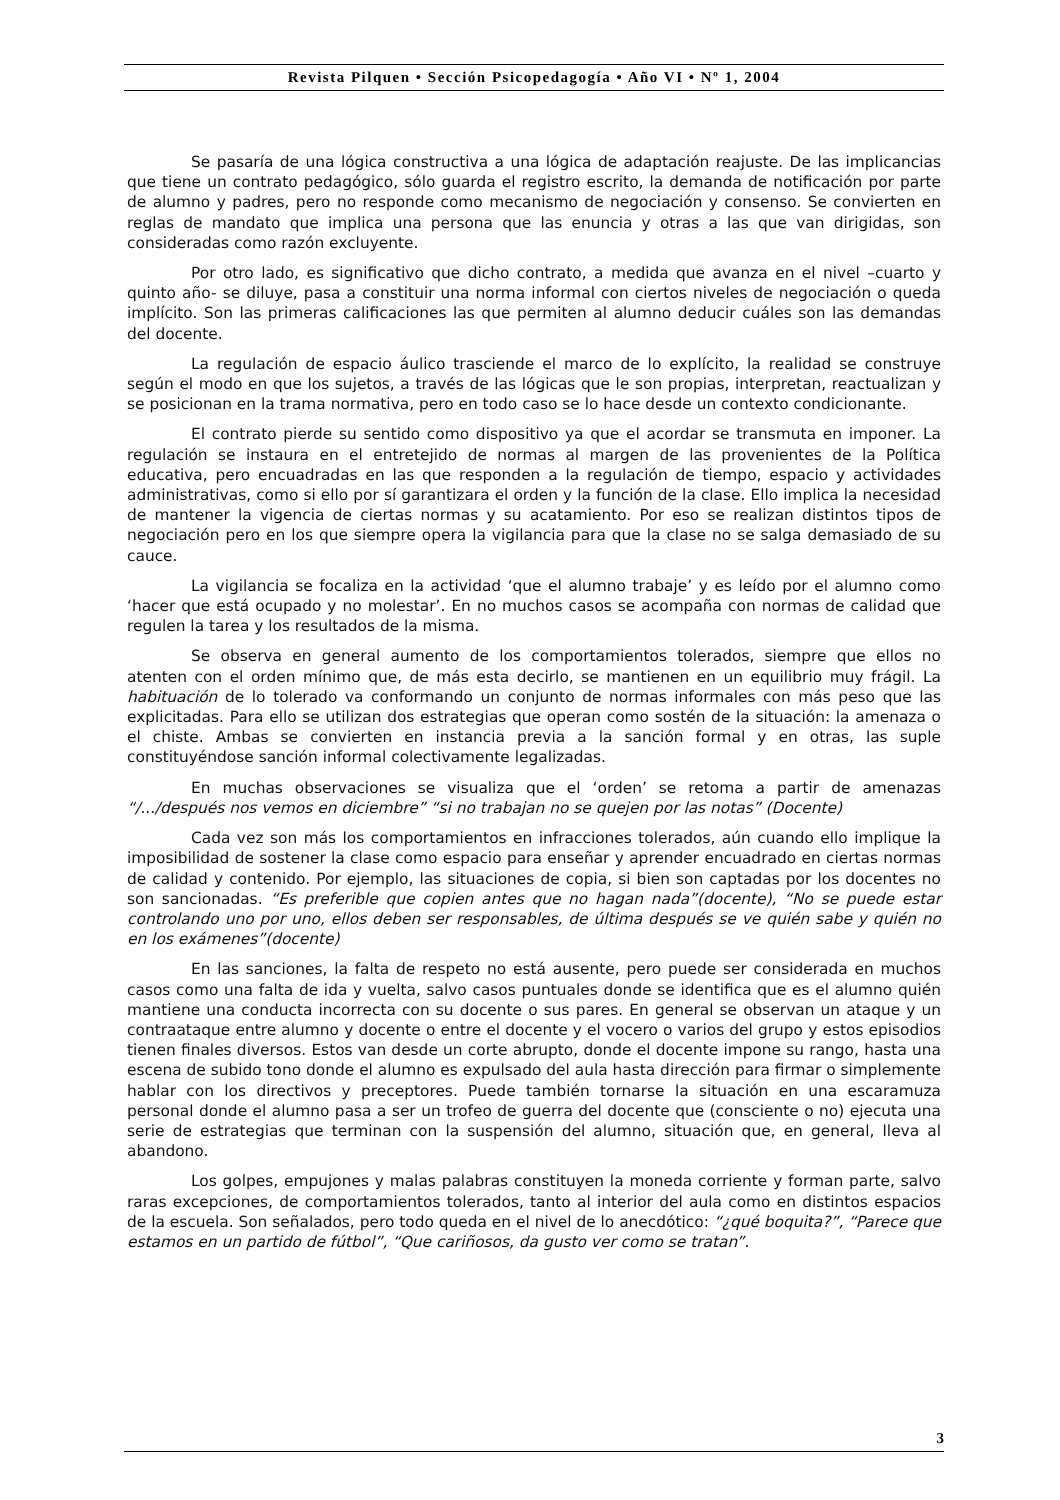Revista Pilquen • Sección Psicopedagogía • Año VI • Nº 1, 2004
Se pasaría de una lógica constructiva a una lógica de adaptación reajuste. De las implicancias que tiene un contrato pedagógico, sólo guarda el registro escrito, la demanda de notificación por parte de alumno y padres, pero no responde como mecanismo de negociación y consenso. Se convierten en reglas de mandato que implica una persona que las enuncia y otras a las que van dirigidas, son consideradas como razón excluyente.
Por otro lado, es significativo que dicho contrato, a medida que avanza en el nivel –cuarto y quinto año- se diluye, pasa a constituir una norma informal con ciertos niveles de negociación o queda implícito. Son las primeras calificaciones las que permiten al alumno deducir cuáles son las demandas del docente.
La regulación de espacio áulico trasciende el marco de lo explícito, la realidad se construye según el modo en que los sujetos, a través de las lógicas que le son propias, interpretan, reactualizan y se posicionan en la trama normativa, pero en todo caso se lo hace desde un contexto condicionante.
El contrato pierde su sentido como dispositivo ya que el acordar se transmuta en imponer. La regulación se instaura en el entretejido de normas al margen de las provenientes de la Política educativa, pero encuadradas en las que responden a la regulación de tiempo, espacio y actividades administrativas, como si ello por sí garantizara el orden y la función de la clase. Ello implica la necesidad de mantener la vigencia de ciertas normas y su acatamiento. Por eso se realizan distintos tipos de negociación pero en los que siempre opera la vigilancia para que la clase no se salga demasiado de su cauce.
La vigilancia se focaliza en la actividad ‘que el alumno trabaje’ y es leído por el alumno como ‘hacer que está ocupado y no molestar’. En no muchos casos se acompaña con normas de calidad que regulen la tarea y los resultados de la misma.
Se observa en general aumento de los comportamientos tolerados, siempre que ellos no atenten con el orden mínimo que, de más esta decirlo, se mantienen en un equilibrio muy frágil. La habituación de lo tolerado va conformando un conjunto de normas informales con más peso que las explicitadas. Para ello se utilizan dos estrategias que operan como sostén de la situación: la amenaza o el chiste. Ambas se convierten en instancia previa a la sanción formal y en otras, las suple constituyéndose sanción informal colectivamente legalizadas.
En muchas observaciones se visualiza que el ‘orden’ se retoma a partir de amenazas “/.../después nos vemos en diciembre” “si no trabajan no se quejen por las notas” (Docente)
Cada vez son más los comportamientos en infracciones tolerados, aún cuando ello implique la imposibilidad de sostener la clase como espacio para enseñar y aprender encuadrado en ciertas normas de calidad y contenido. Por ejemplo, las situaciones de copia, si bien son captadas por los docentes no son sancionadas. “Es preferible que copien antes que no hagan nada”(docente), “No se puede estar controlando uno por uno, ellos deben ser responsables, de última después se ve quién sabe y quién no en los exámenes”(docente)
En las sanciones, la falta de respeto no está ausente, pero puede ser considerada en muchos casos como una falta de ida y vuelta, salvo casos puntuales donde se identifica que es el alumno quién mantiene una conducta incorrecta con su docente o sus pares. En general se observan un ataque y un contraataque entre alumno y docente o entre el docente y el vocero o varios del grupo y estos episodios tienen finales diversos. Estos van desde un corte abrupto, donde el docente impone su rango, hasta una escena de subido tono donde el alumno es expulsado del aula hasta dirección para firmar o simplemente hablar con los directivos y preceptores. Puede también tornarse la situación en una escaramuza personal donde el alumno pasa a ser un trofeo de guerra del docente que (consciente o no) ejecuta una serie de estrategias que terminan con la suspensión del alumno, situación que, en general, lleva al abandono.
Los golpes, empujones y malas palabras constituyen la moneda corriente y forman parte, salvo raras excepciones, de comportamientos tolerados, tanto al interior del aula como en distintos espacios de la escuela. Son señalados, pero todo queda en el nivel de lo anecdótico: “¿qué boquita?”, “Parece que estamos en un partido de fútbol”, “Que cariñosos, da gusto ver como se tratan”.
3